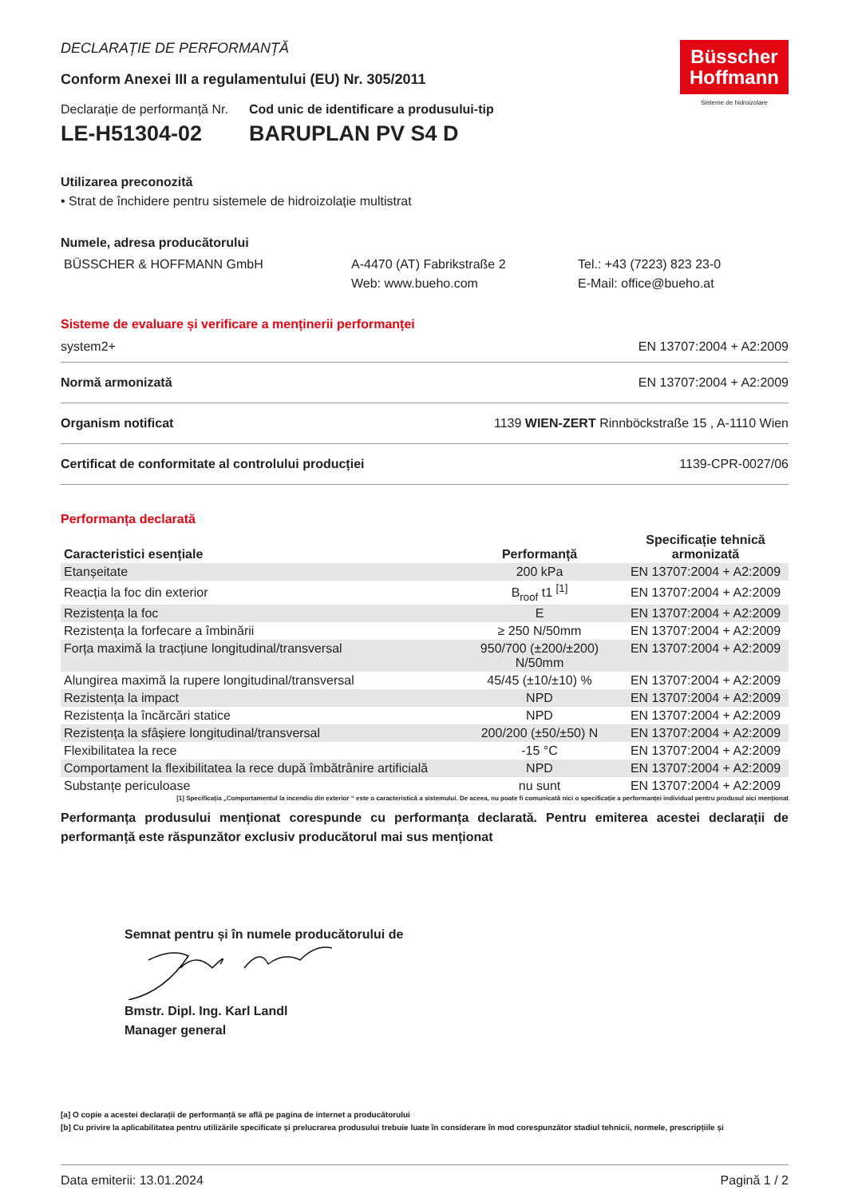Büsscher
Hoffmann
Sisteme de hidroizolare
DECLARAȚIE DE PERFORMANȚĂ
Conform Anexei III a regulamentului (EU) Nr. 305/2011
Declarație de performanță Nr.
LE-H51304-02
Cod unic de identificare a produsului-tip
BARUPLAN PV S4 D
Utilizarea preconozită
• Strat de închidere pentru sistemele de hidroizolație multistrat
Numele, adresa producătorului
BÜSSCHER & HOFFMANN GmbH A-4470 (AT) Fabrikstraße 2
Web: www.bueho.com
Tel.: +43 (7223) 823 23-0
E-Mail: office@bueho.at
Sisteme de evaluare și verificare a menținerii performanței
system2+ EN 13707:2004 + A2:2009
Normă armonizată EN 13707:2004 + A2:2009
Organism notificat 1139 WIEN-ZERT Rinnböckstraße 15 , A-1110 Wien
Certificat de conformitate al controlului producției 1139-CPR-0027/06
Performanța declarată
| Caracteristici esențiale | Performanță | Specificație tehnică armonizată |
| --- | --- | --- |
| Etanșeitate | 200 kPa | EN 13707:2004 + A2:2009 |
| Reacția la foc din exterior | B<sub>roof</sub> t1 <sup>[1]</sup> | EN 13707:2004 + A2:2009 |
| Rezistența la foc | E | EN 13707:2004 + A2:2009 |
| Rezistența la forfecare a îmbinării | ≥ 250 N/50mm | EN 13707:2004 + A2:2009 |
| Forța maximă la tracțiune longitudinal/transversal | 950/700 (±200/±200) N/50mm | EN 13707:2004 + A2:2009 |
| Alungirea maximă la rupere longitudinal/transversal | 45/45 (±10/±10) % | EN 13707:2004 + A2:2009 |
| Rezistența la impact | NPD | EN 13707:2004 + A2:2009 |
| Rezistența la încărcări statice | NPD | EN 13707:2004 + A2:2009 |
| Rezistența la sfâșiere longitudinal/transversal | 200/200 (±50/±50) N | EN 13707:2004 + A2:2009 |
| Flexibilitatea la rece | -15 °C | EN 13707:2004 + A2:2009 |
| Comportament la flexibilitatea la rece după îmbătrânire artificială | NPD | EN 13707:2004 + A2:2009 |
| Substanțe periculoase | nu sunt | EN 13707:2004 + A2:2009 |
[1] Specificația „Comportamentul la incendiu din exterior “ este o caracteristică a sistemului. De aceea, nu poate fi comunicată nici o specificație a performanței individual pentru produsul aici menționat
Performanța produsului menționat corespunde cu performanța declarată. Pentru emiterea acestei declarații de performanță este răspunzător exclusiv producătorul mai sus menționat
Semnat pentru și în numele producătorului de
Bmstr. Dipl. Ing. Karl Landl
Manager general
[a] O copie a acestei declarații de performanță se află pe pagina de internet a producătorului
[b] Cu privire la aplicabilitatea pentru utilizările specificate și prelucrarea produsului trebuie luate în considerare în mod corespunzător stadiul tehnicii, normele, prescripțiile și
Data emiterii: 13.01.2024 Pagină 1 / 2